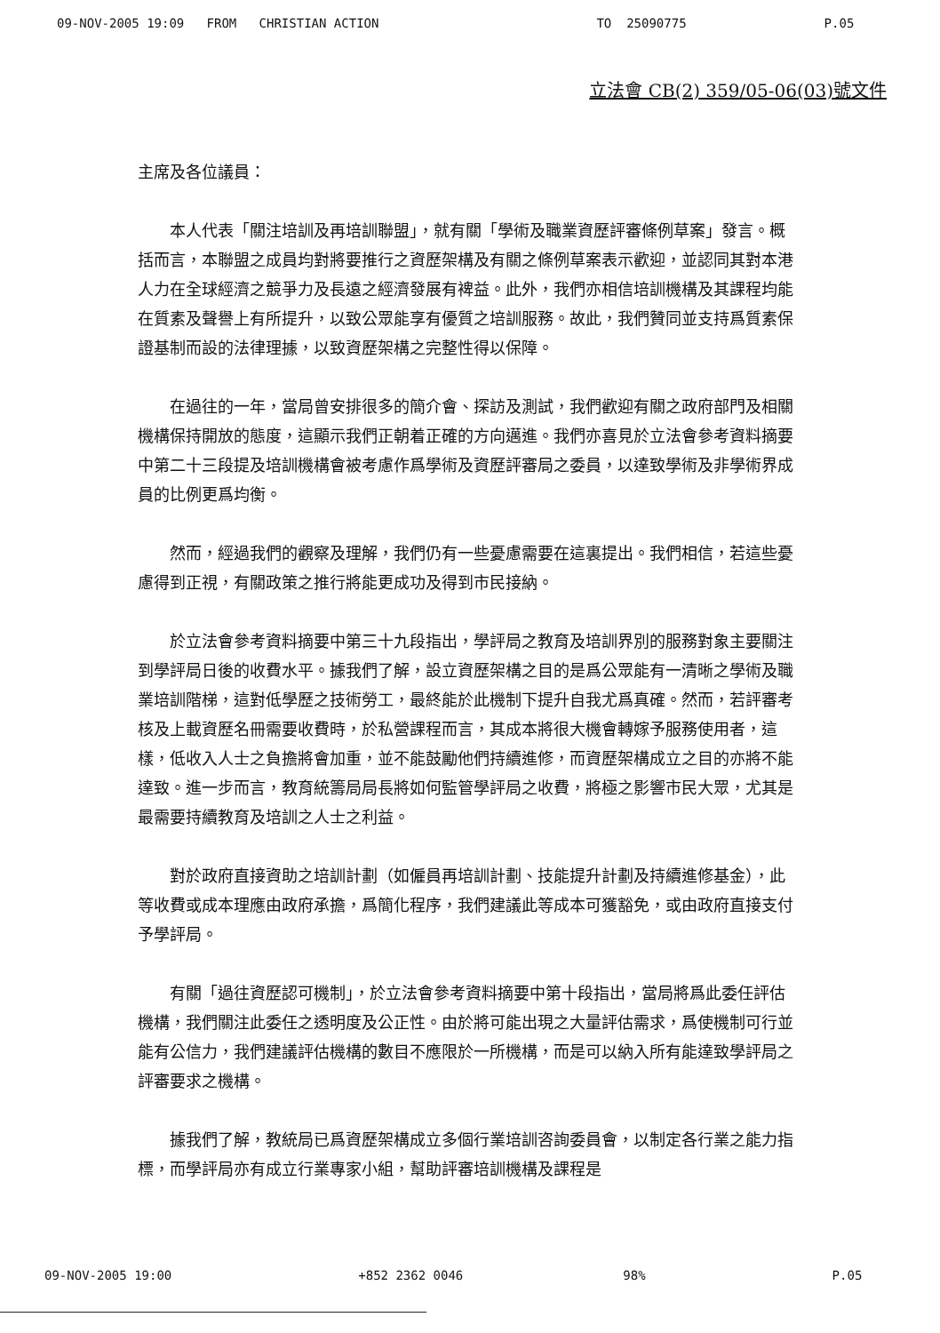09-NOV-2005 19:09 FROM CHRISTIAN ACTION TO 25090775 P.05
立法會 CB(2) 359/05-06(03)號文件
主席及各位議員：
本人代表「關注培訓及再培訓聯盟」，就有關「學術及職業資歷評審條例草案」發言。概括而言，本聯盟之成員均對將要推行之資歷架構及有關之條例草案表示歡迎，並認同其對本港人力在全球經濟之競爭力及長遠之經濟發展有裨益。此外，我們亦相信培訓機構及其課程均能在質素及聲譽上有所提升，以致公眾能享有優質之培訓服務。故此，我們贊同並支持爲質素保證基制而設的法律理據，以致資歷架構之完整性得以保障。
在過往的一年，當局曾安排很多的簡介會、探訪及測試，我們歡迎有關之政府部門及相關機構保持開放的態度，這顯示我們正朝着正確的方向邁進。我們亦喜見於立法會參考資料摘要中第二十三段提及培訓機構會被考慮作爲學術及資歷評審局之委員，以達致學術及非學術界成員的比例更爲均衡。
然而，經過我們的觀察及理解，我們仍有一些憂慮需要在這裏提出。我們相信，若這些憂慮得到正視，有關政策之推行將能更成功及得到市民接納。
於立法會參考資料摘要中第三十九段指出，學評局之教育及培訓界別的服務對象主要關注到學評局日後的收費水平。據我們了解，設立資歷架構之目的是爲公眾能有一清晰之學術及職業培訓階梯，這對低學歷之技術勞工，最終能於此機制下提升自我尤爲真確。然而，若評審考核及上載資歷名冊需要收費時，於私營課程而言，其成本將很大機會轉嫁予服務使用者，這樣，低收入人士之負擔將會加重，並不能鼓勵他們持續進修，而資歷架構成立之目的亦將不能達致。進一步而言，教育統籌局局長將如何監管學評局之收費，將極之影響市民大眾，尤其是最需要持續教育及培訓之人士之利益。
對於政府直接資助之培訓計劃（如僱員再培訓計劃、技能提升計劃及持續進修基金），此等收費或成本理應由政府承擔，爲簡化程序，我們建議此等成本可獲豁免，或由政府直接支付予學評局。
有關「過往資歷認可機制」，於立法會參考資料摘要中第十段指出，當局將爲此委任評估機構，我們關注此委任之透明度及公正性。由於將可能出現之大量評估需求，爲使機制可行並能有公信力，我們建議評估機構的數目不應限於一所機構，而是可以納入所有能達致學評局之評審要求之機構。
據我們了解，教統局已爲資歷架構成立多個行業培訓咨詢委員會，以制定各行業之能力指標，而學評局亦有成立行業專家小組，幫助評審培訓機構及課程是
09-NOV-2005 19:00 +852 2362 0046 98% P.05